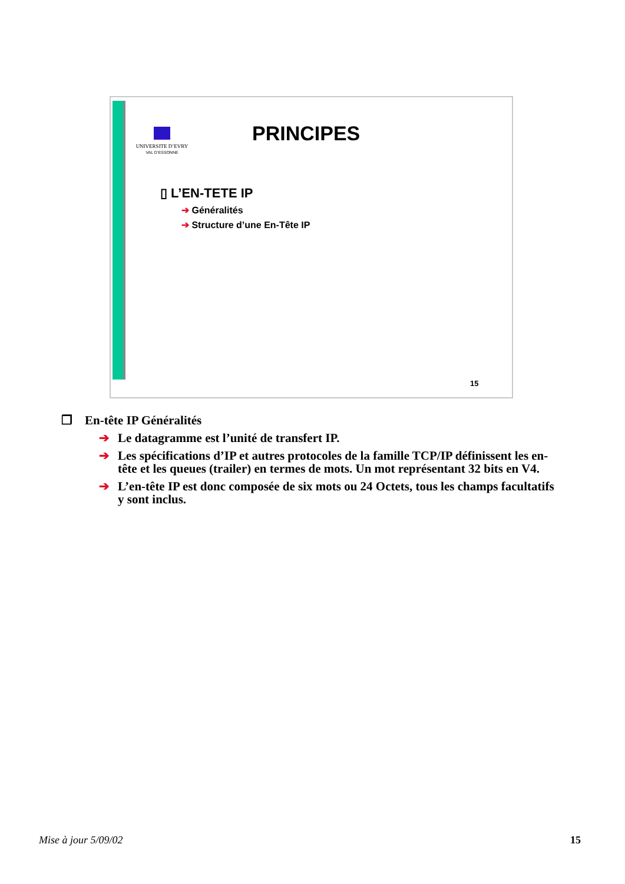UNIVERSITE D’EVRY
VAL D’ESSONNE
PRINCIPES
▯ L’EN-TETE IP
➔ Généralités
➔ Structure d’une En-Tête IP
15
❒ En-tête IP Généralités
➔ Le datagramme est l’unité de transfert IP.
➔ Les spécifications d’IP et autres protocoles de la famille TCP/IP définissent les en-tête et les queues (trailer) en termes de mots. Un mot représentant 32 bits en V4.
➔ L’en-tête IP est donc composée de six mots ou 24 Octets, tous les champs facultatifs y sont inclus.
Mise à jour 5/09/02 15